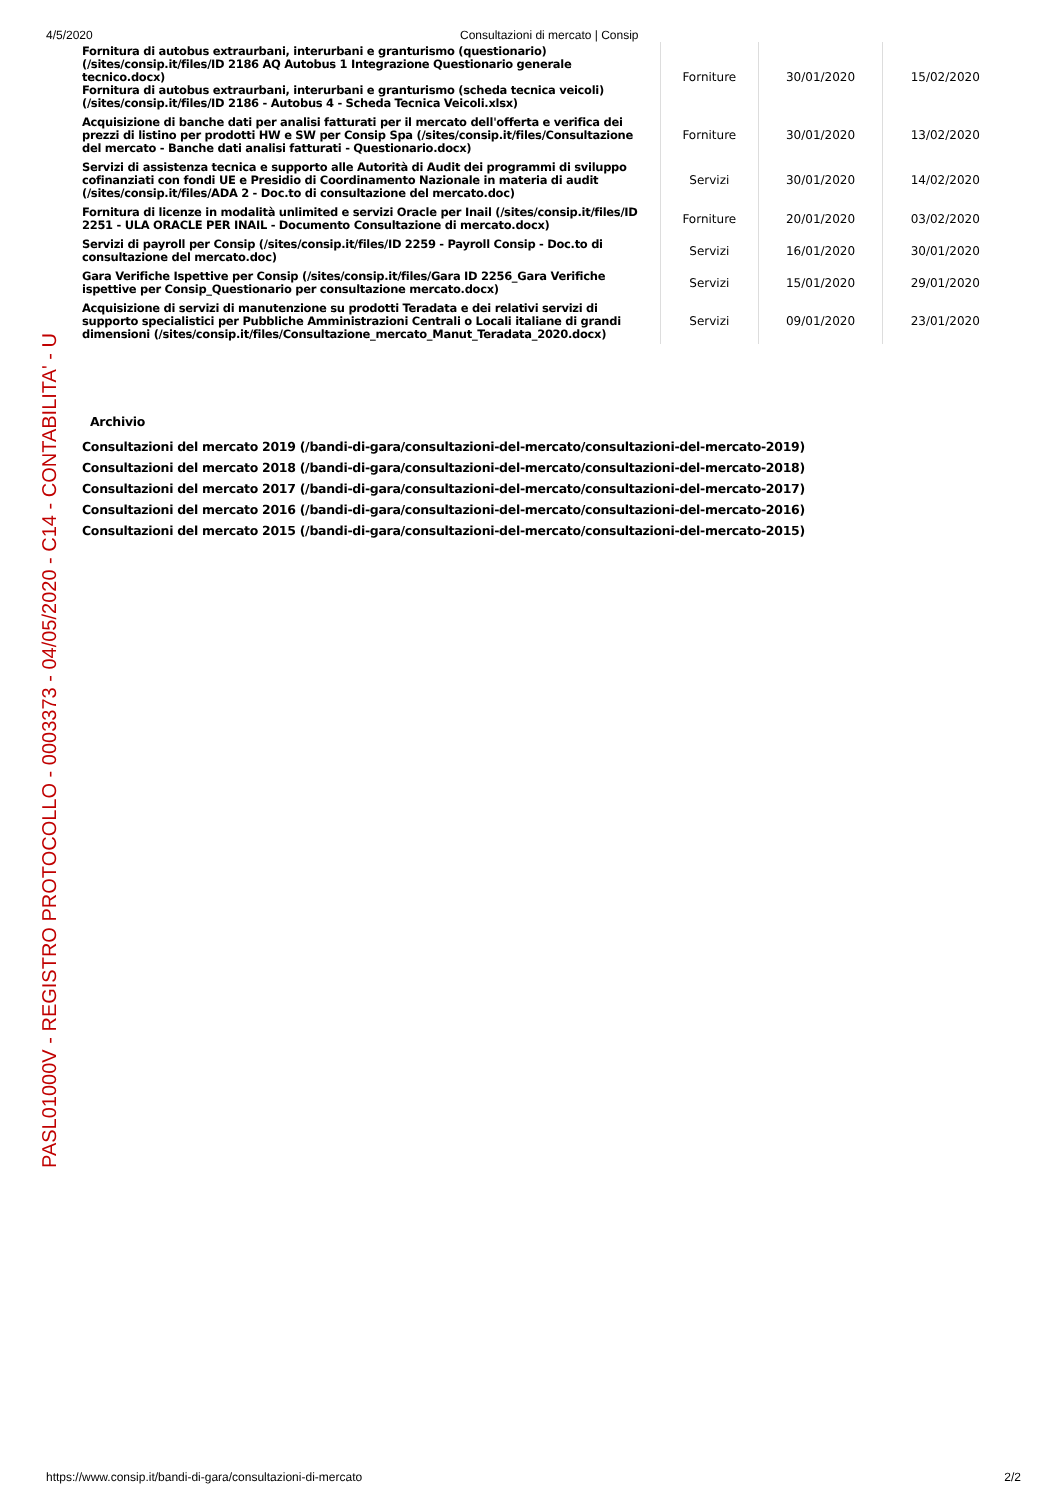4/5/2020 Consultazioni di mercato | Consip
| Fornitura di autobus extraurbani, interurbani e granturismo (questionario) (/sites/consip.it/files/ID 2186 AQ Autobus 1 Integrazione Questionario generale tecnico.docx) Fornitura di autobus extraurbani, interurbani e granturismo (scheda tecnica veicoli) (/sites/consip.it/files/ID 2186 - Autobus 4 - Scheda Tecnica Veicoli.xlsx) | Forniture | 30/01/2020 | 15/02/2020 |
| Acquisizione di banche dati per analisi fatturati per il mercato dell'offerta e verifica dei prezzi di listino per prodotti HW e SW per Consip Spa (/sites/consip.it/files/Consultazione del mercato - Banche dati analisi fatturati - Questionario.docx) | Forniture | 30/01/2020 | 13/02/2020 |
| Servizi di assistenza tecnica e supporto alle Autorità di Audit dei programmi di sviluppo cofinanziati con fondi UE e Presidio di Coordinamento Nazionale in materia di audit (/sites/consip.it/files/ADA 2 - Doc.to di consultazione del mercato.doc) | Servizi | 30/01/2020 | 14/02/2020 |
| Fornitura di licenze in modalità unlimited e servizi Oracle per Inail (/sites/consip.it/files/ID 2251 - ULA ORACLE PER INAIL - Documento Consultazione di mercato.docx) | Forniture | 20/01/2020 | 03/02/2020 |
| Servizi di payroll per Consip (/sites/consip.it/files/ID 2259 - Payroll Consip - Doc.to di consultazione del mercato.doc) | Servizi | 16/01/2020 | 30/01/2020 |
| Gara Verifiche Ispettive per Consip (/sites/consip.it/files/Gara ID 2256_Gara Verifiche ispettive per Consip_Questionario per consultazione mercato.docx) | Servizi | 15/01/2020 | 29/01/2020 |
| Acquisizione di servizi di manutenzione su prodotti Teradata e dei relativi servizi di supporto specialistici per Pubbliche Amministrazioni Centrali o Locali italiane di grandi dimensioni (/sites/consip.it/files/Consultazione_mercato_Manut_Teradata_2020.docx) | Servizi | 09/01/2020 | 23/01/2020 |
Archivio
Consultazioni del mercato 2019 (/bandi-di-gara/consultazioni-del-mercato/consultazioni-del-mercato-2019)
Consultazioni del mercato 2018 (/bandi-di-gara/consultazioni-del-mercato/consultazioni-del-mercato-2018)
Consultazioni del mercato 2017 (/bandi-di-gara/consultazioni-del-mercato/consultazioni-del-mercato-2017)
Consultazioni del mercato 2016 (/bandi-di-gara/consultazioni-del-mercato/consultazioni-del-mercato-2016)
Consultazioni del mercato 2015 (/bandi-di-gara/consultazioni-del-mercato/consultazioni-del-mercato-2015)
PASL01000V - REGISTRO PROTOCOLLO - 0003373 - 04/05/2020 - C14 - CONTABILITA' - U
https://www.consip.it/bandi-di-gara/consultazioni-di-mercato 2/2